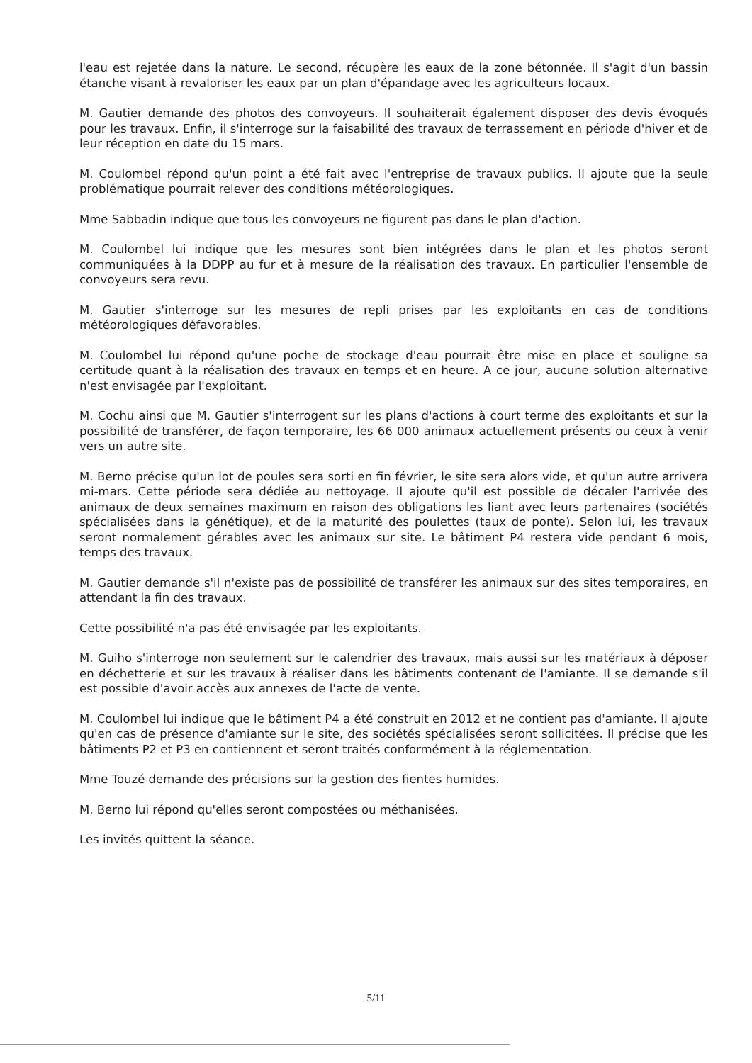l'eau est rejetée dans la nature. Le second, récupère les eaux de la zone bétonnée. Il s'agit d'un bassin étanche visant à revaloriser les eaux par un plan d'épandage avec les agriculteurs locaux.
M. Gautier demande des photos des convoyeurs. Il souhaiterait également disposer des devis évoqués pour les travaux. Enfin, il s'interroge sur la faisabilité des travaux de terrassement en période d'hiver et de leur réception en date du 15 mars.
M. Coulombel répond qu'un point a été fait avec l'entreprise de travaux publics. Il ajoute que la seule problématique pourrait relever des conditions météorologiques.
Mme Sabbadin indique que tous les convoyeurs ne figurent pas dans le plan d'action.
M. Coulombel lui indique que les mesures sont bien intégrées dans le plan et les photos seront communiquées à la DDPP au fur et à mesure de la réalisation des travaux. En particulier l'ensemble de convoyeurs sera revu.
M. Gautier s'interroge sur les mesures de repli prises par les exploitants en cas de conditions météorologiques défavorables.
M. Coulombel lui répond qu'une poche de stockage d'eau pourrait être mise en place et souligne sa certitude quant à la réalisation des travaux en temps et en heure. A ce jour, aucune solution alternative n'est envisagée par l'exploitant.
M. Cochu ainsi que M. Gautier s'interrogent sur les plans d'actions à court terme des exploitants et sur la possibilité de transférer, de façon temporaire, les 66 000 animaux actuellement présents ou ceux à venir vers un autre site.
M. Berno précise qu'un lot de poules sera sorti en fin février, le site sera alors vide, et qu'un autre arrivera mi-mars. Cette période sera dédiée au nettoyage. Il ajoute qu'il est possible de décaler l'arrivée des animaux de deux semaines maximum en raison des obligations les liant avec leurs partenaires (sociétés spécialisées dans la génétique), et de la maturité des poulettes (taux de ponte). Selon lui, les travaux seront normalement gérables avec les animaux sur site. Le bâtiment P4 restera vide pendant 6 mois, temps des travaux.
M. Gautier demande s'il n'existe pas de possibilité de transférer les animaux sur des sites temporaires, en attendant la fin des travaux.
Cette possibilité n'a pas été envisagée par les exploitants.
M. Guiho s'interroge non seulement sur le calendrier des travaux, mais aussi sur les matériaux à déposer en déchetterie et sur les travaux à réaliser dans les bâtiments contenant de l'amiante. Il se demande s'il est possible d'avoir accès aux annexes de l'acte de vente.
M. Coulombel lui indique que le bâtiment P4 a été construit en 2012 et ne contient pas d'amiante. Il ajoute qu'en cas de présence d'amiante sur le site, des sociétés spécialisées seront sollicitées. Il précise que les bâtiments P2 et P3 en contiennent et seront traités conformément à la réglementation.
Mme Touzé demande des précisions sur la gestion des fientes humides.
M. Berno lui répond qu'elles seront compostées ou méthanisées.
Les invités quittent la séance.
5/11